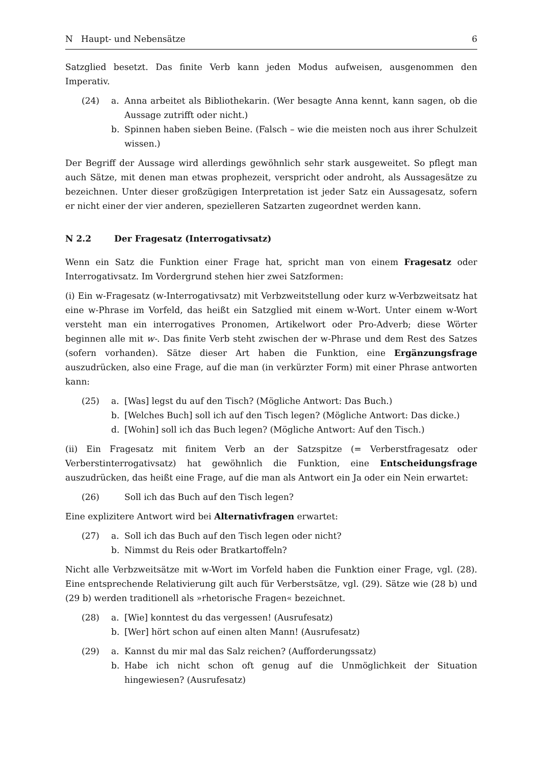N Haupt- und Nebensätze 6
Satzglied besetzt. Das finite Verb kann jeden Modus aufweisen, ausgenommen den Imperativ.
(24) a. Anna arbeitet als Bibliothekarin. (Wer besagte Anna kennt, kann sagen, ob die Aussage zutrifft oder nicht.)
b. Spinnen haben sieben Beine. (Falsch – wie die meisten noch aus ihrer Schulzeit wissen.)
Der Begriff der Aussage wird allerdings gewöhnlich sehr stark ausgeweitet. So pflegt man auch Sätze, mit denen man etwas prophezeit, verspricht oder androht, als Aussagesätze zu bezeichnen. Unter dieser großzügigen Interpretation ist jeder Satz ein Aussagesatz, sofern er nicht einer der vier anderen, spezielleren Satzarten zugeordnet werden kann.
N 2.2 Der Fragesatz (Interrogativsatz)
Wenn ein Satz die Funktion einer Frage hat, spricht man von einem Fragesatz oder Interrogativsatz. Im Vordergrund stehen hier zwei Satzformen:
(i) Ein w-Fragesatz (w-Interrogativsatz) mit Verbzweitstellung oder kurz w-Verbzweitsatz hat eine w-Phrase im Vorfeld, das heißt ein Satzglied mit einem w-Wort. Unter einem w-Wort versteht man ein interrogatives Pronomen, Artikelwort oder Pro-Adverb; diese Wörter beginnen alle mit w-. Das finite Verb steht zwischen der w-Phrase und dem Rest des Satzes (sofern vorhanden). Sätze dieser Art haben die Funktion, eine Ergänzungsfrage auszudrücken, also eine Frage, auf die man (in verkürzter Form) mit einer Phrase antworten kann:
(25) a. [Was] legst du auf den Tisch? (Mögliche Antwort: Das Buch.)
b. [Welches Buch] soll ich auf den Tisch legen? (Mögliche Antwort: Das dicke.)
d. [Wohin] soll ich das Buch legen? (Mögliche Antwort: Auf den Tisch.)
(ii) Ein Fragesatz mit finitem Verb an der Satzspitze (= Verberstfragesatz oder Verberstinterrogativsatz) hat gewöhnlich die Funktion, eine Entscheidungsfrage auszudrücken, das heißt eine Frage, auf die man als Antwort ein Ja oder ein Nein erwartet:
(26) Soll ich das Buch auf den Tisch legen?
Eine explizitere Antwort wird bei Alternativfragen erwartet:
(27) a. Soll ich das Buch auf den Tisch legen oder nicht?
b. Nimmst du Reis oder Bratkartoffeln?
Nicht alle Verbzweitsätze mit w-Wort im Vorfeld haben die Funktion einer Frage, vgl. (28). Eine entsprechende Relativierung gilt auch für Verberstsätze, vgl. (29). Sätze wie (28 b) und (29 b) werden traditionell als »rhetorische Fragen« bezeichnet.
(28) a. [Wie] konntest du das vergessen! (Ausrufesatz)
b. [Wer] hört schon auf einen alten Mann! (Ausrufesatz)
(29) a. Kannst du mir mal das Salz reichen? (Aufforderungssatz)
b. Habe ich nicht schon oft genug auf die Unmöglichkeit der Situation hingewiesen? (Ausrufesatz)